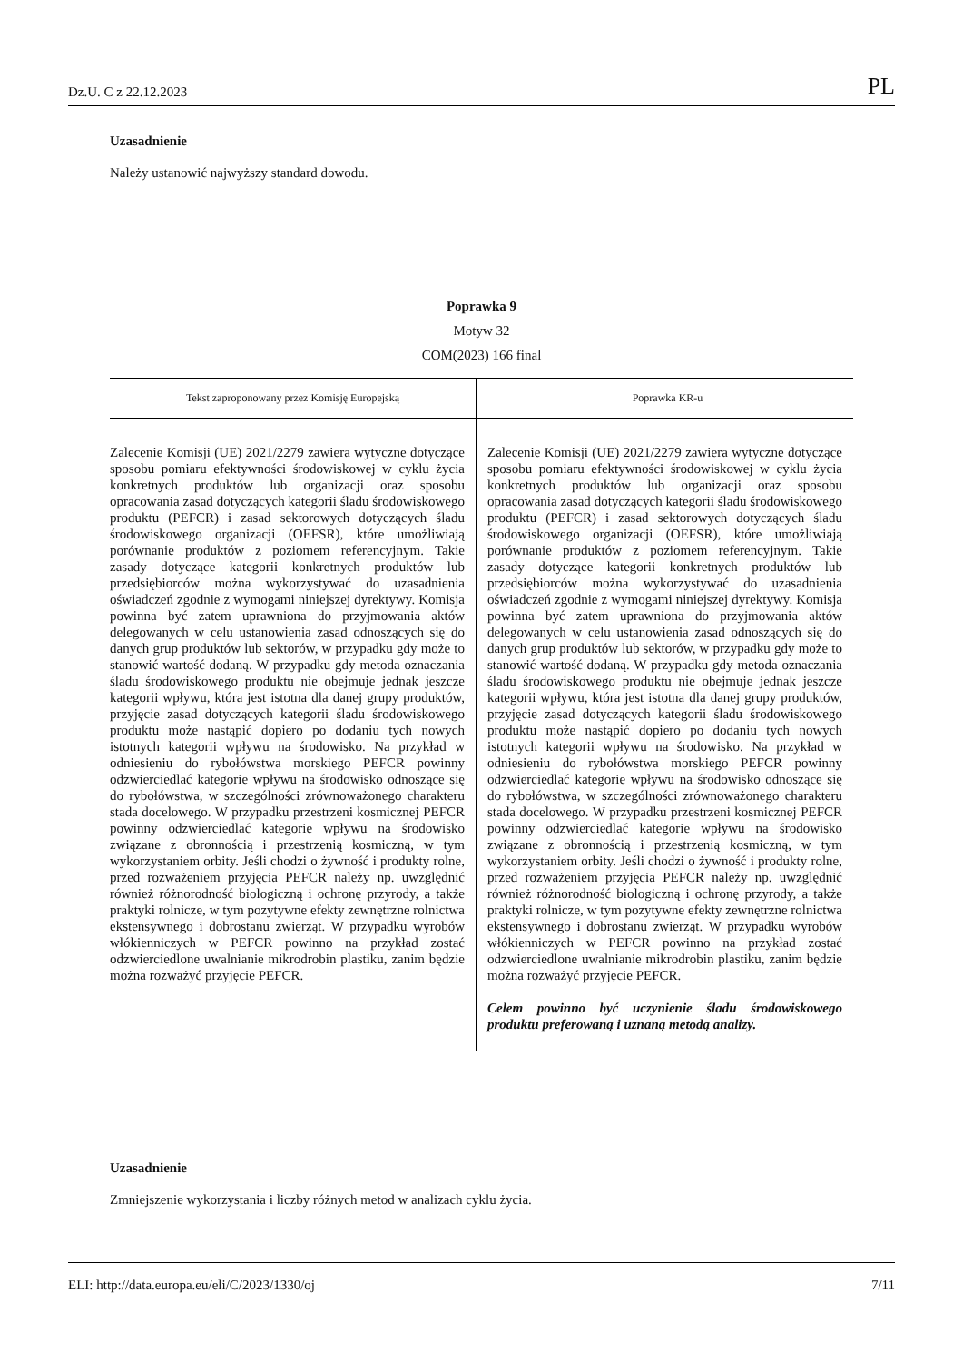Dz.U. C z 22.12.2023 PL
Uzasadnienie
Należy ustanowić najwyższy standard dowodu.
Poprawka 9
Motyw 32
COM(2023) 166 final
| Tekst zaproponowany przez Komisję Europejską | Poprawka KR-u |
| --- | --- |
| Zalecenie Komisji (UE) 2021/2279 zawiera wytyczne dotyczące sposobu pomiaru efektywności środowiskowej w cyklu życia konkretnych produktów lub organizacji oraz sposobu opracowania zasad dotyczących kategorii śladu środowiskowego produktu (PEFCR) i zasad sektorowych dotyczących śladu środowiskowego organizacji (OEFSR), które umożliwiają porównanie produktów z poziomem referencyjnym. Takie zasady dotyczące kategorii konkretnych produktów lub przedsiębiorców można wykorzystywać do uzasadnienia oświadczeń zgodnie z wymogami niniejszej dyrektywy. Komisja powinna być zatem uprawniona do przyjmowania aktów delegowanych w celu ustanowienia zasad odnoszących się do danych grup produktów lub sektorów, w przypadku gdy może to stanowić wartość dodaną. W przypadku gdy metoda oznaczania śladu środowiskowego produktu nie obejmuje jednak jeszcze kategorii wpływu, która jest istotna dla danej grupy produktów, przyjęcie zasad dotyczących kategorii śladu środowiskowego produktu może nastąpić dopiero po dodaniu tych nowych istotnych kategorii wpływu na środowisko. Na przykład w odniesieniu do rybołówstwa morskiego PEFCR powinny odzwierciedlać kategorie wpływu na środowisko odnoszące się do rybołówstwa, w szczególności zrównoważonego charakteru stada docelowego. W przypadku przestrzeni kosmicznej PEFCR powinny odzwierciedlać kategorie wpływu na środowisko związane z obronnością i przestrzenią kosmiczną, w tym wykorzystaniem orbity. Jeśli chodzi o żywność i produkty rolne, przed rozważeniem przyjęcia PEFCR należy np. uwzględnić również różnorodność biologiczną i ochronę przyrody, a także praktyki rolnicze, w tym pozytywne efekty zewnętrzne rolnictwa ekstensywnego i dobrostanu zwierząt. W przypadku wyrobów włókienniczych w PEFCR powinno na przykład zostać odzwierciedlone uwalnianie mikrodrobin plastiku, zanim będzie można rozważyć przyjęcie PEFCR. | Zalecenie Komisji (UE) 2021/2279 zawiera wytyczne dotyczące sposobu pomiaru efektywności środowiskowej w cyklu życia konkretnych produktów lub organizacji oraz sposobu opracowania zasad dotyczących kategorii śladu środowiskowego produktu (PEFCR) i zasad sektorowych dotyczących śladu środowiskowego organizacji (OEFSR), które umożliwiają porównanie produktów z poziomem referencyjnym. Takie zasady dotyczące kategorii konkretnych produktów lub przedsiębiorców można wykorzystywać do uzasadnienia oświadczeń zgodnie z wymogami niniejszej dyrektywy. Komisja powinna być zatem uprawniona do przyjmowania aktów delegowanych w celu ustanowienia zasad odnoszących się do danych grup produktów lub sektorów, w przypadku gdy może to stanowić wartość dodaną. W przypadku gdy metoda oznaczania śladu środowiskowego produktu nie obejmuje jednak jeszcze kategorii wpływu, która jest istotna dla danej grupy produktów, przyjęcie zasad dotyczących kategorii śladu środowiskowego produktu może nastąpić dopiero po dodaniu tych nowych istotnych kategorii wpływu na środowisko. Na przykład w odniesieniu do rybołówstwa morskiego PEFCR powinny odzwierciedlać kategorie wpływu na środowisko odnoszące się do rybołówstwa, w szczególności zrównoważonego charakteru stada docelowego. W przypadku przestrzeni kosmicznej PEFCR powinny odzwierciedlać kategorie wpływu na środowisko związane z obronnością i przestrzenią kosmiczną, w tym wykorzystaniem orbity. Jeśli chodzi o żywność i produkty rolne, przed rozważeniem przyjęcia PEFCR należy np. uwzględnić również różnorodność biologiczną i ochronę przyrody, a także praktyki rolnicze, w tym pozytywne efekty zewnętrzne rolnictwa ekstensywnego i dobrostanu zwierząt. W przypadku wyrobów włókienniczych w PEFCR powinno na przykład zostać odzwierciedlone uwalnianie mikrodrobin plastiku, zanim będzie można rozważyć przyjęcie PEFCR. Celem powinno być uczynienie śladu środowiskowego produktu preferowaną i uznaną metodą analizy. |
Uzasadnienie
Zmniejszenie wykorzystania i liczby różnych metod w analizach cyklu życia.
ELI: http://data.europa.eu/eli/C/2023/1330/oj 7/11